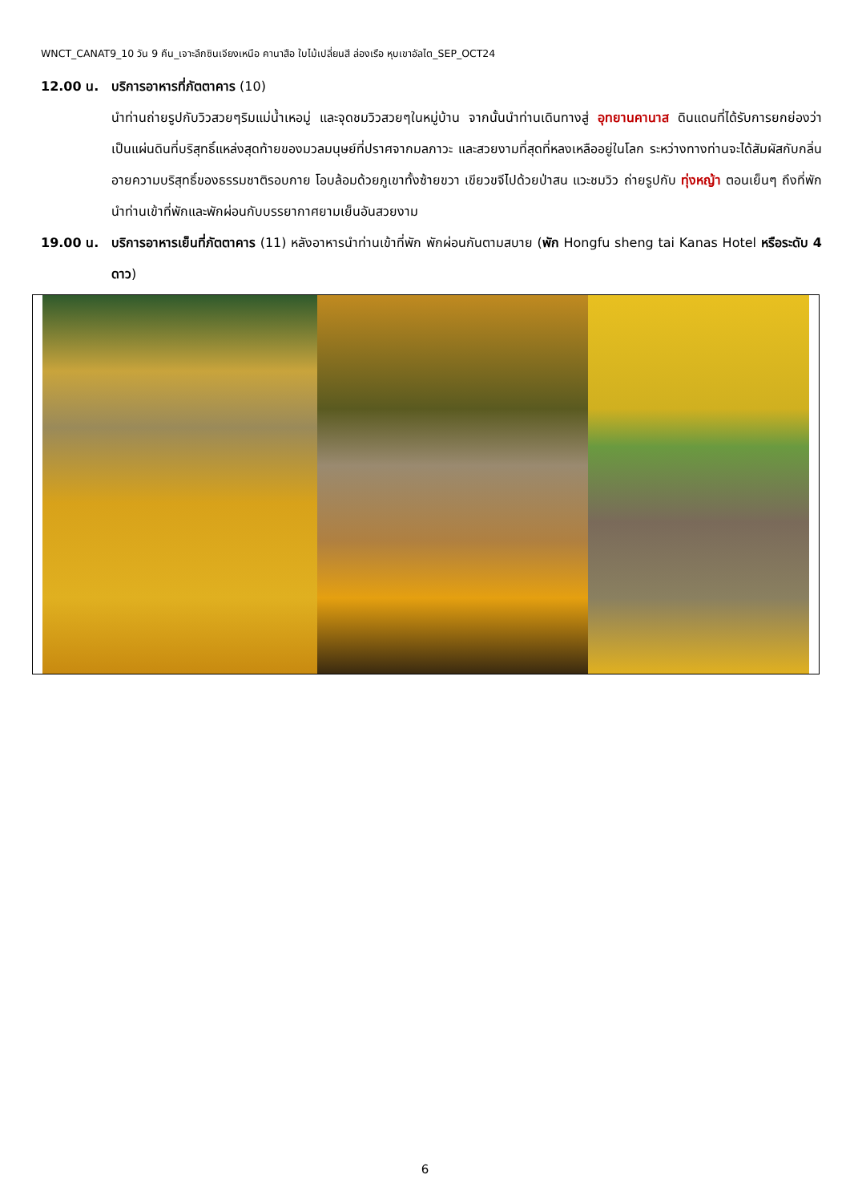WNCT_CANAT9_10 วัน 9 คืน_เจาะลึกซินเจียงเหนือ คานาสือ ใบไม้เปลี่ยนสี ล่องเรือ หุบเขาอัลไต_SEP_OCT24
12.00 น. บริการอาหารที่ภัตตาคาร (10)
นำท่านถ่ายรูปกับวิวสวยๆริมแม่น้ำเหอมู่ และจุดชมวิวสวยๆในหมู่บ้าน จากนั้นนำท่านเดินทางสู่ อุทยานคานาส ดินแดนที่ได้รับการยกย่องว่าเป็นแผ่นดินที่บริสุทธิ์แหล่งสุดท้ายของมวลมนุษย์ที่ปราศจากมลภาวะ และสวยงามที่สุดที่หลงเหลืออยู่ในโลก ระหว่างทางท่านจะได้สัมผัสกับกลิ่นอายความบริสุทธิ์ของธรรมชาติรอบกาย โอบล้อมด้วยภูเขาทั้งซ้ายขวา เขียวขจีไปด้วยป่าสน แวะชมวิว ถ่ายรูปกับ ทุ่งหญ้า ตอนเย็นๆ ถึงที่พัก นำท่านเข้าที่พักและพักผ่อนกับบรรยากาศยามเย็นอันสวยงาม
19.00 น. บริการอาหารเย็นที่ภัตตาคาร (11) หลังอาหารนำท่านเข้าที่พัก พักผ่อนกันตามสบาย (พัก Hongfu sheng tai Kanas Hotel หรือระดับ 4 ดาว)
6